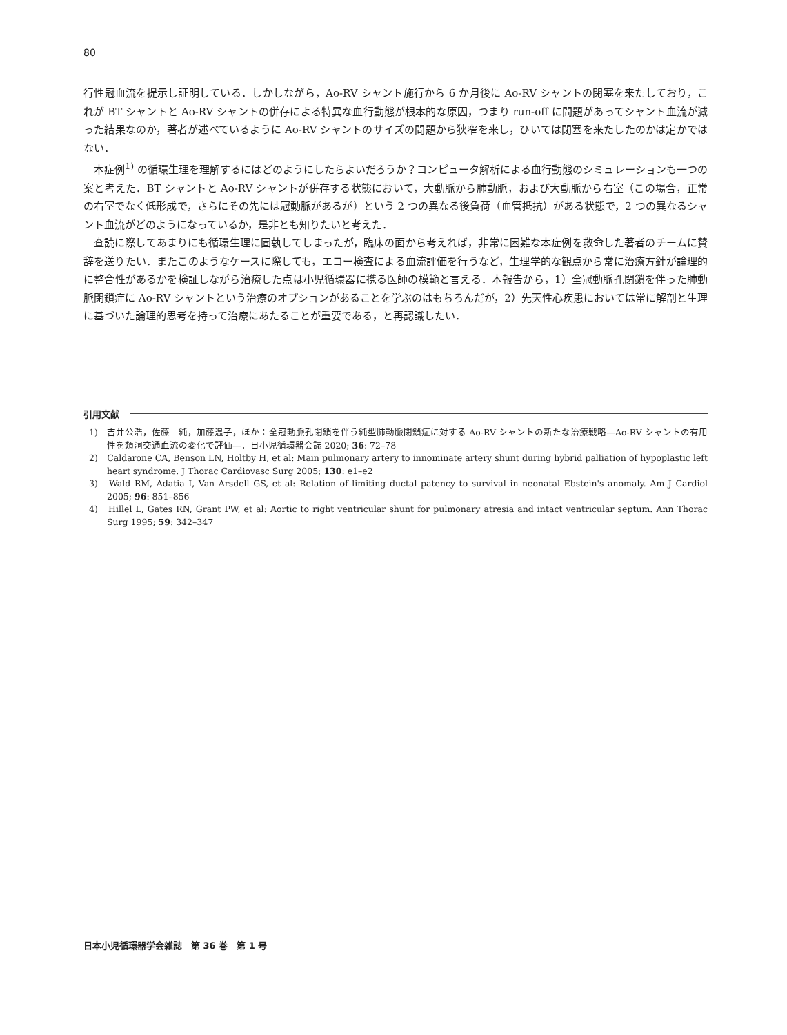80
行性冠血流を提示し証明している．しかしながら，Ao-RV シャント施行から 6 か月後に Ao-RV シャントの閉塞を来たしており，これが BT シャントと Ao-RV シャントの併存による特異な血行動態が根本的な原因，つまり run-off に問題があってシャント血流が減った結果なのか，著者が述べているように Ao-RV シャントのサイズの問題から狭窄を来し，ひいては閉塞を来たしたのかは定かではない．
本症例<sup>1)</sup> の循環生理を理解するにはどのようにしたらよいだろうか？コンピュータ解析による血行動態のシミュレーションも一つの案と考えた．BT シャントと Ao-RV シャントが併存する状態において，大動脈から肺動脈，および大動脈から右室（この場合，正常の右室でなく低形成で，さらにその先には冠動脈があるが）という 2 つの異なる後負荷（血管抵抗）がある状態で，2 つの異なるシャント血流がどのようになっているか，是非とも知りたいと考えた．
査読に際してあまりにも循環生理に固執してしまったが，臨床の面から考えれば，非常に困難な本症例を救命した著者のチームに賛辞を送りたい．またこのようなケースに際しても，エコー検査による血流評価を行うなど，生理学的な観点から常に治療方針が論理的に整合性があるかを検証しながら治療した点は小児循環器に携る医師の模範と言える．本報告から，1）全冠動脈孔閉鎖を伴った肺動脈閉鎖症に Ao-RV シャントという治療のオプションがあることを学ぶのはもちろんだが，2）先天性心疾患においては常に解剖と生理に基づいた論理的思考を持って治療にあたることが重要である，と再認識したい．
引用文献
1)　吉井公浩，佐藤　純，加藤温子，ほか：全冠動脈孔閉鎖を伴う純型肺動脈閉鎖症に対する Ao-RV シャントの新たな治療戦略—Ao-RV シャントの有用性を類洞交通血流の変化で評価—．日小児循環器会誌 2020; 36: 72–78
2)　Caldarone CA, Benson LN, Holtby H, et al: Main pulmonary artery to innominate artery shunt during hybrid palliation of hypoplastic left heart syndrome. J Thorac Cardiovasc Surg 2005; 130: e1–e2
3)　Wald RM, Adatia I, Van Arsdell GS, et al: Relation of limiting ductal patency to survival in neonatal Ebstein's anomaly. Am J Cardiol 2005; 96: 851–856
4)　Hillel L, Gates RN, Grant PW, et al: Aortic to right ventricular shunt for pulmonary atresia and intact ventricular septum. Ann Thorac Surg 1995; 59: 342–347
日本小児循環器学会雑誌　第 36 巻　第 1 号